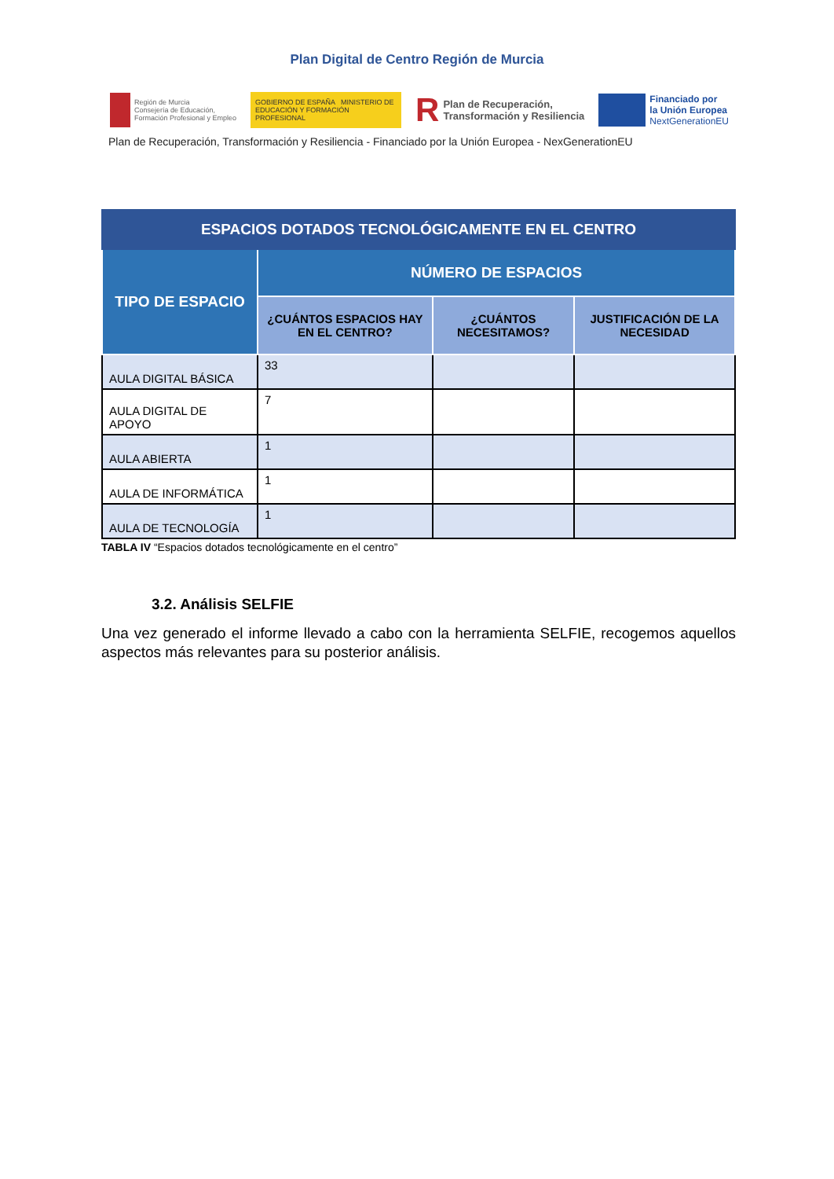Plan Digital de Centro Región de Murcia
Región de Murcia
Consejería de Educación,
Formación Profesional y Empleo
GOBIERNO DE ESPAÑA MINISTERIO DE EDUCACIÓN Y FORMACIÓN PROFESIONAL
R Plan de Recuperación,
Transformación y Resiliencia
Financiado por
la Unión Europea
NextGenerationEU
Plan de Recuperación, Transformación y Resiliencia - Financiado por la Unión Europea - NexGenerationEU
| ESPACIOS DOTADOS TECNOLÓGICAMENTE EN EL CENTRO | | | |
| --- | --- | --- | --- |
| TIPO DE ESPACIO | NÚMERO DE ESPACIOS | | |
| | ¿CUÁNTOS ESPACIOS HAY EN EL CENTRO? | ¿CUÁNTOS NECESITAMOS? | JUSTIFICACIÓN DE LA NECESIDAD |
| AULA DIGITAL BÁSICA | 33 | | |
| AULA DIGITAL DE APOYO | 7 | | |
| AULA ABIERTA | 1 | | |
| AULA DE INFORMÁTICA | 1 | | |
| AULA DE TECNOLOGÍA | 1 | | |
TABLA IV “Espacios dotados tecnológicamente en el centro”
3.2. Análisis SELFIE
Una vez generado el informe llevado a cabo con la herramienta SELFIE, recogemos aquellos aspectos más relevantes para su posterior análisis.